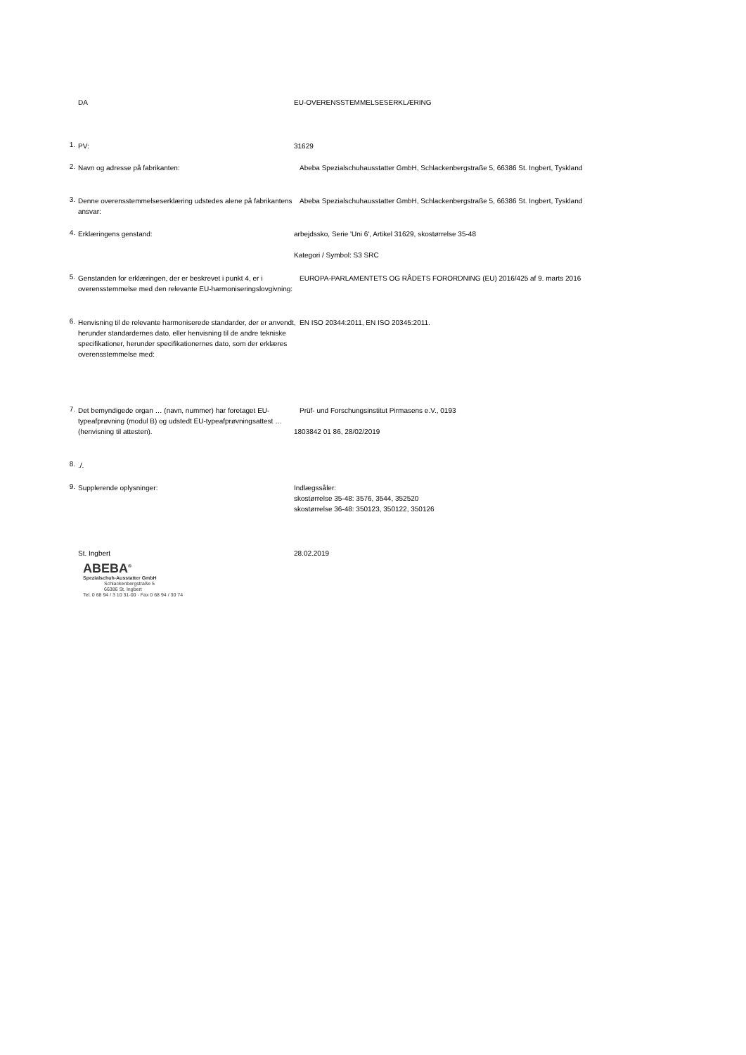DA
EU-OVERENSSTEMMELSESERKLÆRING
1.
PV:
31629
2.
Navn og adresse på fabrikanten:
Abeba Spezialschuhausstatter GmbH, Schlackenbergstraße 5, 66386 St. Ingbert, Tyskland
3.
Denne overensstemmelseserklæring udstedes alene på fabrikantens ansvar:
Abeba Spezialschuhausstatter GmbH, Schlackenbergstraße 5, 66386 St. Ingbert, Tyskland
4.
Erklæringens genstand:
arbejdssko, Serie 'Uni 6', Artikel 31629, skostørrelse 35-48
Kategori / Symbol: S3 SRC
5.
Genstanden for erklæringen, der er beskrevet i punkt 4, er i overensstemmelse med den relevante EU-harmoniseringslovgivning:
EUROPA-PARLAMENTETS OG RÅDETS FORORDNING (EU) 2016/425 af 9. marts 2016
6.
Henvisning til de relevante harmoniserede standarder, der er anvendt, herunder standardernes dato, eller henvisning til de andre tekniske specifikationer, herunder specifikationernes dato, som der erklæres overensstemmelse med:
EN ISO 20344:2011, EN ISO 20345:2011.
7.
Det bemyndigede organ … (navn, nummer) har foretaget EU-typeafprøvning (modul B) og udstedt EU-typeafprøvningsattest … (henvisning til attesten).
Prüf- und Forschungsinstitut Pirmasens e.V., 0193
1803842 01 86, 28/02/2019
8.
./.
9.
Supplerende oplysninger:
Indlægssåler:
skostørrelse 35-48: 3576, 3544, 352520
skostørrelse 36-48: 350123, 350122, 350126
St. Ingbert
28.02.2019
ABEBA<sup>®</sup>
Spezialschuh-Ausstatter GmbH
Schlackenbergstraße 5
66386 St. Ingbert
Tel. 0 68 94 / 3 10 31-00 · Fax 0 68 94 / 30 74